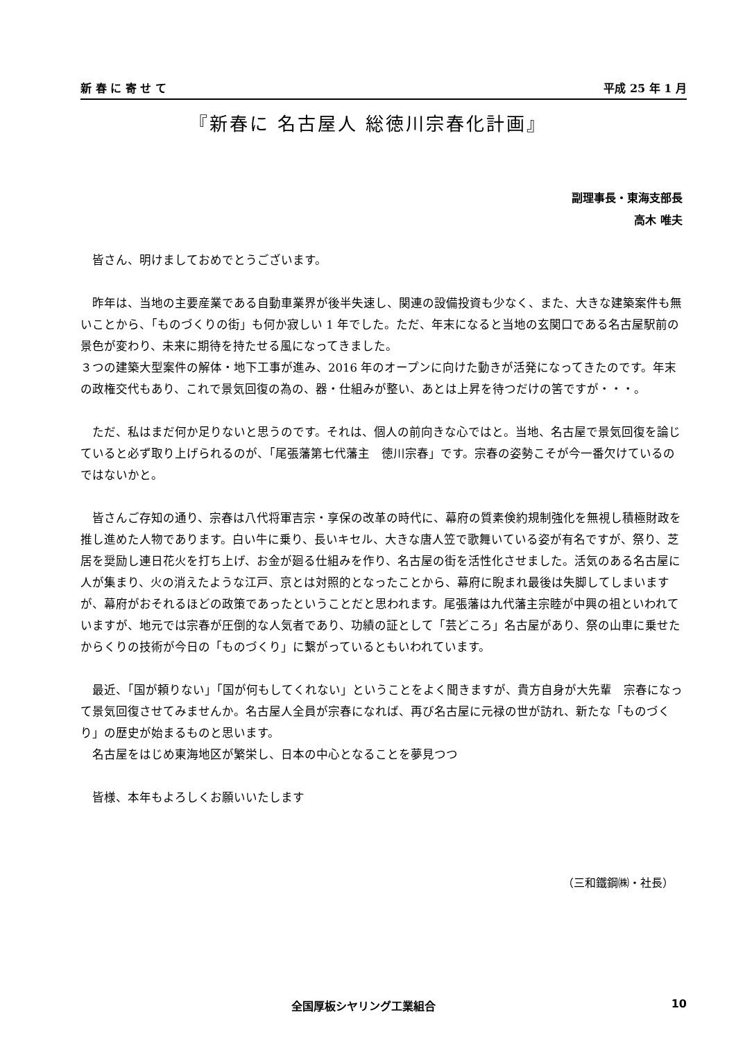新 春 に 寄 せ て 平成 25 年 1 月
『新春に 名古屋人 総徳川宗春化計画』
副理事長・東海支部長
高木 唯夫
皆さん、明けましておめでとうございます。
昨年は、当地の主要産業である自動車業界が後半失速し、関連の設備投資も少なく、また、大きな建築案件も無いことから、「ものづくりの街」も何か寂しい 1 年でした。ただ、年末になると当地の玄関口である名古屋駅前の景色が変わり、未来に期待を持たせる風になってきました。
３つの建築大型案件の解体・地下工事が進み、2016 年のオープンに向けた動きが活発になってきたのです。年末の政権交代もあり、これで景気回復の為の、器・仕組みが整い、あとは上昇を待つだけの筈ですが・・・。
ただ、私はまだ何か足りないと思うのです。それは、個人の前向きな心ではと。当地、名古屋で景気回復を論じていると必ず取り上げられるのが、「尾張藩第七代藩主　徳川宗春」です。宗春の姿勢こそが今一番欠けているのではないかと。
皆さんご存知の通り、宗春は八代将軍吉宗・享保の改革の時代に、幕府の質素倹約規制強化を無視し積極財政を推し進めた人物であります。白い牛に乗り、長いキセル、大きな唐人笠で歌舞いている姿が有名ですが、祭り、芝居を奨励し連日花火を打ち上げ、お金が廻る仕組みを作り、名古屋の街を活性化させました。活気のある名古屋に人が集まり、火の消えたような江戸、京とは対照的となったことから、幕府に睨まれ最後は失脚してしまいますが、幕府がおそれるほどの政策であったということだと思われます。尾張藩は九代藩主宗睦が中興の祖といわれていますが、地元では宗春が圧倒的な人気者であり、功績の証として「芸どころ」名古屋があり、祭の山車に乗せたからくりの技術が今日の「ものづくり」に繋がっているともいわれています。
最近、「国が頼りない」「国が何もしてくれない」ということをよく聞きますが、貴方自身が大先輩　宗春になって景気回復させてみませんか。名古屋人全員が宗春になれば、再び名古屋に元禄の世が訪れ、新たな「ものづくり」の歴史が始まるものと思います。
名古屋をはじめ東海地区が繁栄し、日本の中心となることを夢見つつ
皆様、本年もよろしくお願いいたします
（三和鐵鋼㈱・社長）
全国厚板シヤリング工業組合 10